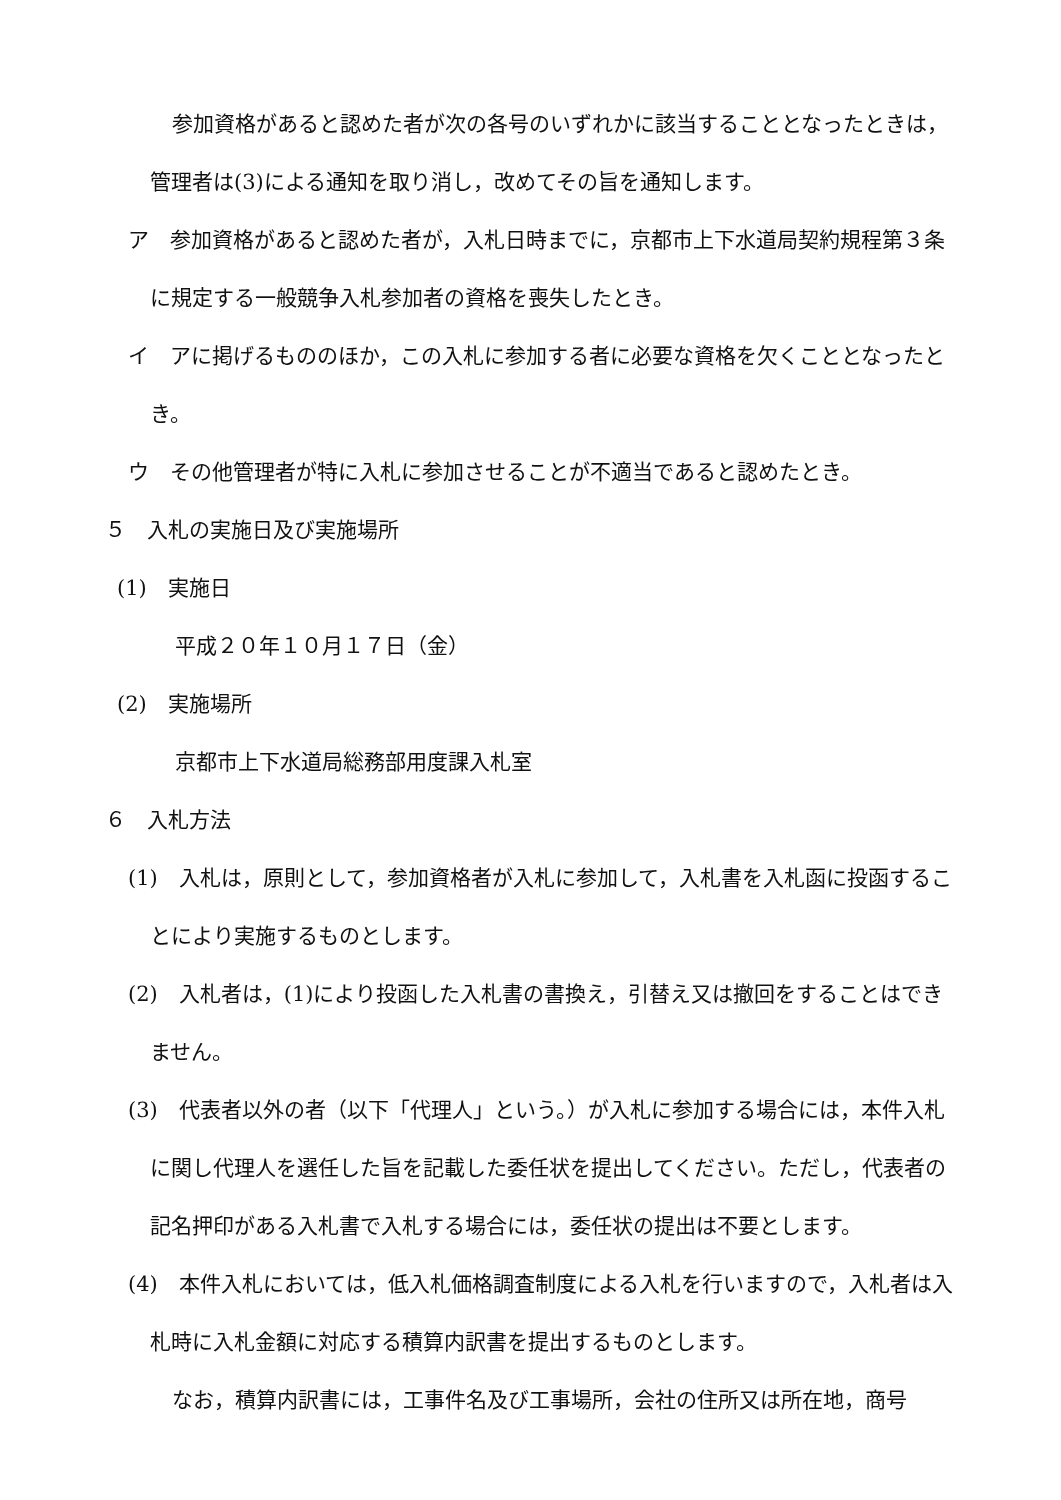参加資格があると認めた者が次の各号のいずれかに該当することとなったときは，管理者は(3)による通知を取り消し，改めてその旨を通知します。
ア　参加資格があると認めた者が，入札日時までに，京都市上下水道局契約規程第３条に規定する一般競争入札参加者の資格を喪失したとき。
イ　アに掲げるもののほか，この入札に参加する者に必要な資格を欠くこととなったとき。
ウ　その他管理者が特に入札に参加させることが不適当であると認めたとき。
５　入札の実施日及び実施場所
(1)　実施日
平成２０年１０月１７日（金）
(2)　実施場所
京都市上下水道局総務部用度課入札室
６　入札方法
(1)　入札は，原則として，参加資格者が入札に参加して，入札書を入札函に投函することにより実施するものとします。
(2)　入札者は，(1)により投函した入札書の書換え，引替え又は撤回をすることはできません。
(3)　代表者以外の者（以下「代理人」という。）が入札に参加する場合には，本件入札に関し代理人を選任した旨を記載した委任状を提出してください。ただし，代表者の記名押印がある入札書で入札する場合には，委任状の提出は不要とします。
(4)　本件入札においては，低入札価格調査制度による入札を行いますので，入札者は入札時に入札金額に対応する積算内訳書を提出するものとします。
なお，積算内訳書には，工事件名及び工事場所，会社の住所又は所在地，商号